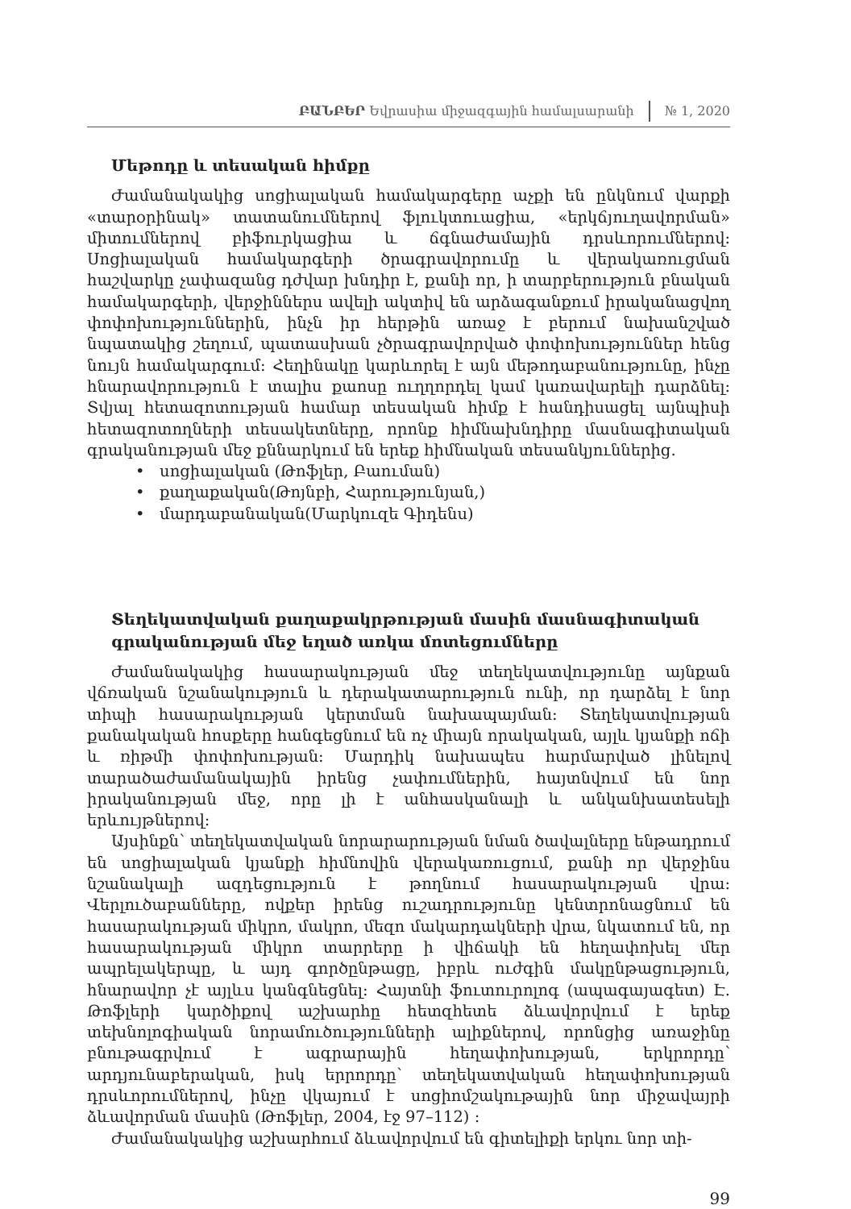ԲԱՆԲԵՐ Եվրասիա միջազգային համալսարանի № 1, 2020
Մեթոդը և տեսական հիմքը
Ժամանակակից սոցիալական համակարգերը աչքի են ընկնում վարքի «տարօրինակ» տատանումներով ֆլուկտուացիա, «երկճյուղավորման» միտումներով բիֆուրկացիա և ճգնաժամային դրսևորումներով: Սոցիալական համակարգերի ծրագրավորումը և վերակառուցման հաշվարկը չափազանց դժվար խնդիր է, քանի որ, ի տարբերություն բնական համակարգերի, վերջիններս ավելի ակտիվ են արձագանքում իրականացվող փոփոխություններին, ինչն իր հերթին առաջ է բերում նախանշված նպատակից շեղում, պատասխան չծրագրավորված փոփոխություններ հենց նույն համակարգում: Հեղինակը կարևորել է այն մեթոդաբանությունը, ինչը հնարավորություն է տալիս քաոսը ուղղորդել կամ կառավարելի դարձնել: Տվյալ հետազոտության համար տեսական հիմք է հանդիսացել այնպիսի հետազոտողների տեսակետները, որոնք հիմնախնդիրը մասնագիտական գրականության մեջ քննարկում են երեք հիմնական տեսանկյուններից.
• սոցիալական (Թոֆլեր, Բաուման)
• քաղաքական(Թոյնբի, Հարությունյան,)
• մարդաբանական(Մարկուզե Գիդենս)
Տեղեկատվական քաղաքակրթության մասին մասնագիտական գրականության մեջ եղած առկա մոտեցումները
Ժամանակակից հասարակության մեջ տեղեկատվությունը այնքան վճռական նշանակություն և դերակատարություն ունի, որ դարձել է նոր տիպի հասարակության կերտման նախապայման: Տեղեկատվության քանակական հոսքերը հանգեցնում են ոչ միայն որակական, այլև կյանքի ոճի և ռիթմի փոփոխության: Մարդիկ նախապես հարմարված լինելով տարածաժամանակային իրենց չափումներին, հայտնվում են նոր իրականության մեջ, որը լի է անհասկանալի և անկանխատեսելի երևույթներով:
Այսինքն՝ տեղեկատվական նորարարության նման ծավալները ենթադրում են սոցիալական կյանքի հիմնովին վերակառուցում, քանի որ վերջինս նշանակալի ազդեցություն է թողնում հասարակության վրա: Վերլուծաբանները, ովքեր իրենց ուշադրությունը կենտրոնացնում են հասարակության միկրո, մակրո, մեզո մակարդակների վրա, նկատում են, որ հասարակության միկրո տարրերը ի վիճակի են հեղափոխել մեր ապրելակերպը, և այդ գործընթացը, իբրև ուժգին մակընթացություն, հնարավոր չէ այլևս կանգնեցնել: Հայտնի ֆուտուրոլոգ (ապագայագետ) Է. Թոֆլերի կարծիքով աշխարհը հետզհետե ձևավորվում է երեք տեխնոլոգիական նորամուծությունների ալիքներով, որոնցից առաջինը բնութագրվում է ագրարային հեղափոխության, երկրորդը՝ արդյունաբերական, իսկ երրորդը՝ տեղեկատվական հեղափոխության դրսևորումներով, ինչը վկայում է սոցիոմշակութային նոր միջավայրի ձևավորման մասին (Թոֆլեր, 2004, էջ 97–112) :
Ժամանակակից աշխարհում ձևավորվում են գիտելիքի երկու նոր տի-
99